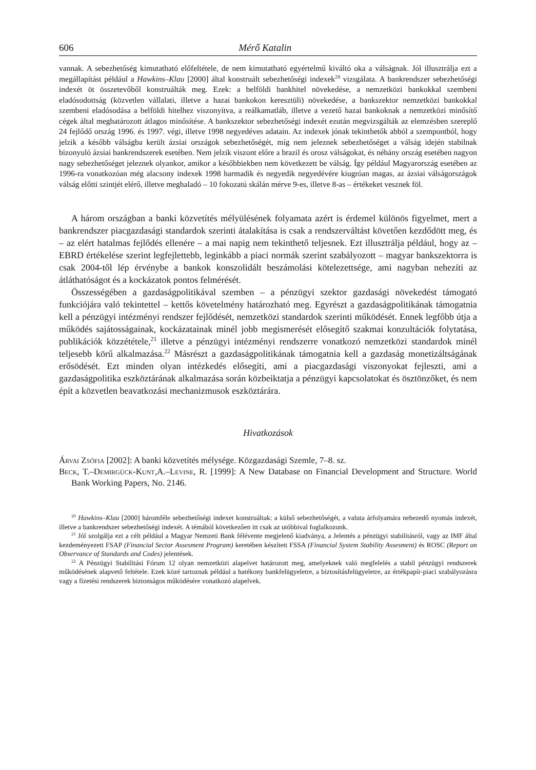606 Mérő Katalin
vannak. A sebezhetőség kimutatható előfeltétele, de nem kimutatható egyértelmű kiváltó oka a válságnak. Jól illusztrálja ezt a megállapítást például a Hawkins–Klau [2000] által konstruált sebezhetőségi indexek<sup>20</sup> vizsgálata. A bankrendszer sebezhetőségi indexét öt összetevőből konstruálták meg. Ezek: a belföldi bankhitel növekedése, a nemzetközi bankokkal szembeni eladósodottság (közvetlen vállalati, illetve a hazai bankokon keresztüli) növekedése, a bankszektor nemzetközi bankokkal szembeni eladósodása a belföldi hitelhez viszonyítva, a reálkamatláb, illetve a vezető hazai bankoknak a nemzetközi minősítő cégek által meghatározott átlagos minősítése. A bankszektor sebezhetőségi indexét ezután megvizsgálták az elemzésben szereplő 24 fejlődő ország 1996. és 1997. végi, illetve 1998 negyedéves adatain. Az indexek jónak tekinthetők abból a szempontból, hogy jelzik a később válságba került ázsiai országok sebezhetőségét, míg nem jeleznek sebezhetőséget a válság idején stabilnak bizonyuló ázsiai bankrendszerek esetében. Nem jelzik viszont előre a brazil és orosz válságokat, és néhány ország esetében nagyon nagy sebezhetőséget jeleznek olyankor, amikor a későbbiekben nem következett be válság. Így például Magyarország esetében az 1996-ra vonatkozóan még alacsony indexek 1998 harmadik és negyedik negyedévére kiugróan magas, az ázsiai válságországok válság előtti szintjét elérő, illetve meghaladó – 10 fokozatú skálán mérve 9-es, illetve 8-as – értékeket vesznek föl.
A három országban a banki közvetítés mélyülésének folyamata azért is érdemel különös figyelmet, mert a bankrendszer piacgazdasági standardok szerinti átalakítása is csak a rendszerváltást követően kezdődött meg, és – az elért hatalmas fejlődés ellenére – a mai napig nem tekinthető teljesnek. Ezt illusztrálja például, hogy az – EBRD értékelése szerint legfejlettebb, leginkább a piaci normák szerint szabályozott – magyar bankszektorra is csak 2004-től lép érvénybe a bankok konszolidált beszámolási kötelezettsége, ami nagyban nehezíti az átláthatóságot és a kockázatok pontos felmérését.
Összességében a gazdaságpolitikával szemben – a pénzügyi szektor gazdasági növekedést támogató funkciójára való tekintettel – kettős követelmény határozható meg. Egyrészt a gazdaságpolitikának támogatnia kell a pénzügyi intézményi rendszer fejlődését, nemzetközi standardok szerinti működését. Ennek legfőbb útja a működés sajátosságainak, kockázatainak minél jobb megismerését elősegítő szakmai konzultációk folytatása, publikációk közzététele,<sup>21</sup> illetve a pénzügyi intézményi rendszerre vonatkozó nemzetközi standardok minél teljesebb körű alkalmazása.<sup>22</sup> Másrészt a gazdaságpolitikának támogatnia kell a gazdaság monetizáltságának erősödését. Ezt minden olyan intézkedés elősegíti, ami a piacgazdasági viszonyokat fejleszti, ami a gazdaságpolitika eszköztárának alkalmazása során közbeiktatja a pénzügyi kapcsolatokat és ösztönzőket, és nem épít a közvetlen beavatkozási mechanizmusok eszköztárára.
Hivatkozások
Árvai Zsófia [2002]: A banki közvetítés mélysége. Közgazdasági Szemle, 7–8. sz.
Beck, T.–Demirgück-Kunt,A.–Levine, R. [1999]: A New Database on Financial Development and Structure. World Bank Working Papers, No. 2146.
<sup>20</sup> Hawkins–Klau [2000] háromféle sebezhetőségi indexet konstruáltak: a külső sebezhetőségét, a valuta árfolyamára nehezedő nyomás indexét, illetve a bankrendszer sebezhetőségi indexét. A témából következően itt csak az utóbbival foglalkozunk.
<sup>21</sup> Jól szolgálja ezt a célt például a Magyar Nemzeti Bank félévente megjelenő kiadványa, a Jelentés a pénzügyi stabilitásról, vagy az IMF által kezdeményezett FSAP (Financial Sector Assesment Program) keretében készített FSSA (Financial System Stability Assesment) és ROSC (Report on Observance of Standards and Codes) jelentések.
<sup>22</sup> A Pénzügyi Stabilitási Fórum 12 olyan nemzetközi alapelvet határozott meg, amelyeknek való megfelelés a stabil pénzügyi rendszerek működésének alapvető feltétele. Ezek közé tartoznak például a hatékony bankfelügyeletre, a biztosításfelügyeletre, az értékpapír-piaci szabályozásra vagy a fizetési rendszerek biztonságos működésére vonatkozó alapelvek.